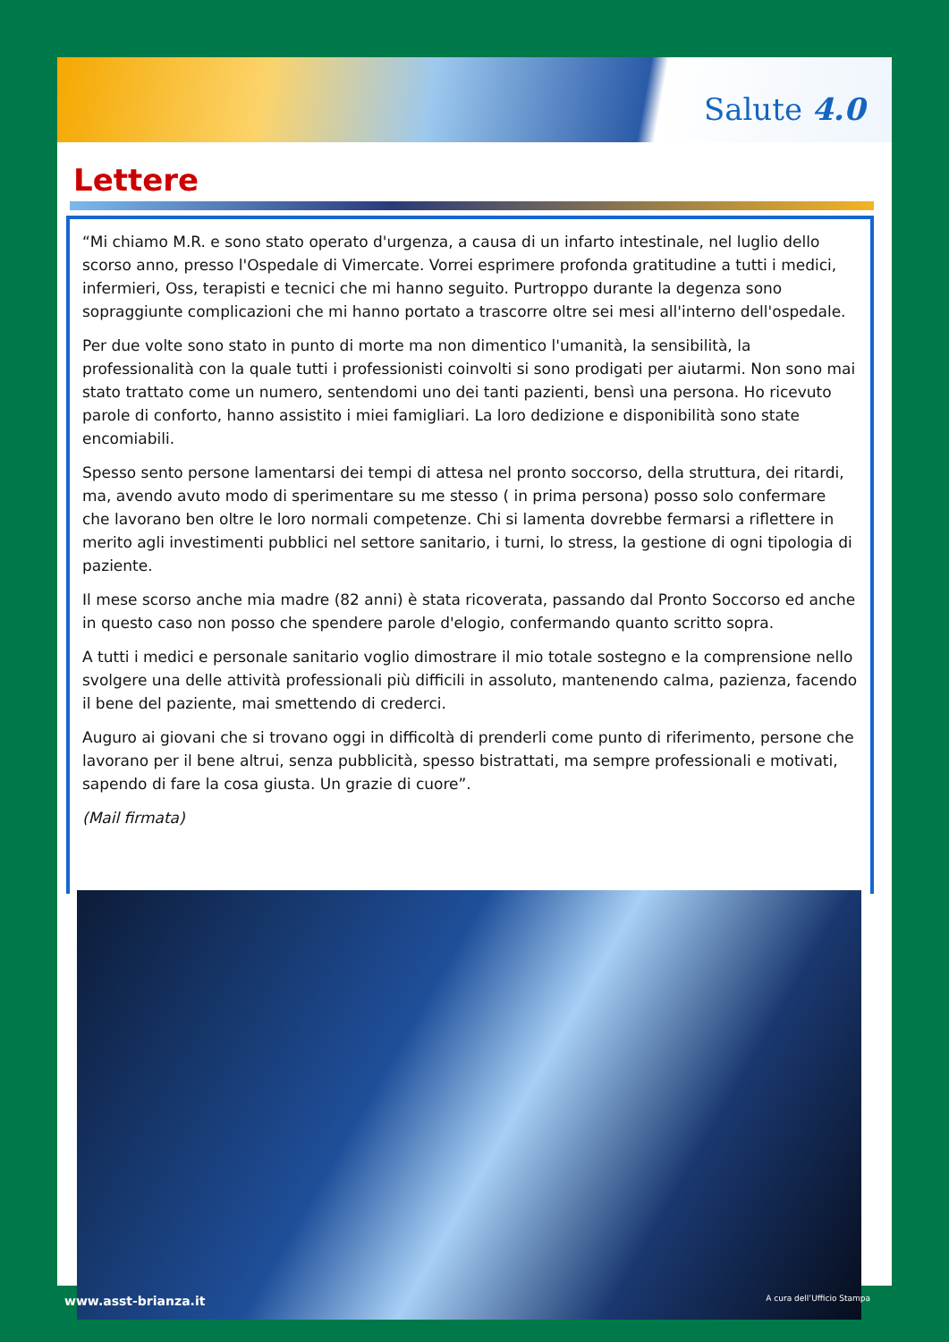Salute 4.0
Lettere
“Mi chiamo M.R. e sono stato operato d'urgenza, a causa di un infarto intestinale, nel luglio dello scorso anno, presso l'Ospedale di Vimercate. Vorrei esprimere profonda gratitudine a tutti i medici, infermieri, Oss, terapisti e tecnici che mi hanno seguito. Purtroppo durante la degenza sono sopraggiunte complicazioni che mi hanno portato a trascorre oltre sei mesi all'interno dell'ospedale.
Per due volte sono stato in punto di morte ma non dimentico l'umanità, la sensibilità, la professionalità con la quale tutti i professionisti coinvolti si sono prodigati per aiutarmi. Non sono mai stato trattato come un numero, sentendomi uno dei tanti pazienti, bensì una persona. Ho ricevuto parole di conforto, hanno assistito i miei famigliari. La loro dedizione e disponibilità sono state encomiabili.
Spesso sento persone lamentarsi dei tempi di attesa nel pronto soccorso, della struttura, dei ritardi, ma, avendo avuto modo di sperimentare su me stesso ( in prima persona) posso solo confermare che lavorano ben oltre le loro normali competenze. Chi si lamenta dovrebbe fermarsi a riflettere in merito agli investimenti pubblici nel settore sanitario, i turni, lo stress, la gestione di ogni tipologia di paziente.
Il mese scorso anche mia madre (82 anni) è stata ricoverata, passando dal Pronto Soccorso ed anche in questo caso non posso che spendere parole d'elogio, confermando quanto scritto sopra.
A tutti i medici e personale sanitario voglio dimostrare il mio totale sostegno e la comprensione nello svolgere una delle attività professionali più difficili in assoluto, mantenendo calma, pazienza, facendo il bene del paziente, mai smettendo di crederci.
Auguro ai giovani che si trovano oggi in difficoltà di prenderli come punto di riferimento, persone che lavorano per il bene altrui, senza pubblicità, spesso bistrattati, ma sempre professionali e motivati, sapendo di fare la cosa giusta. Un grazie di cuore”.
(Mail firmata)
www.asst-brianza.it A cura dell’Ufficio Stampa